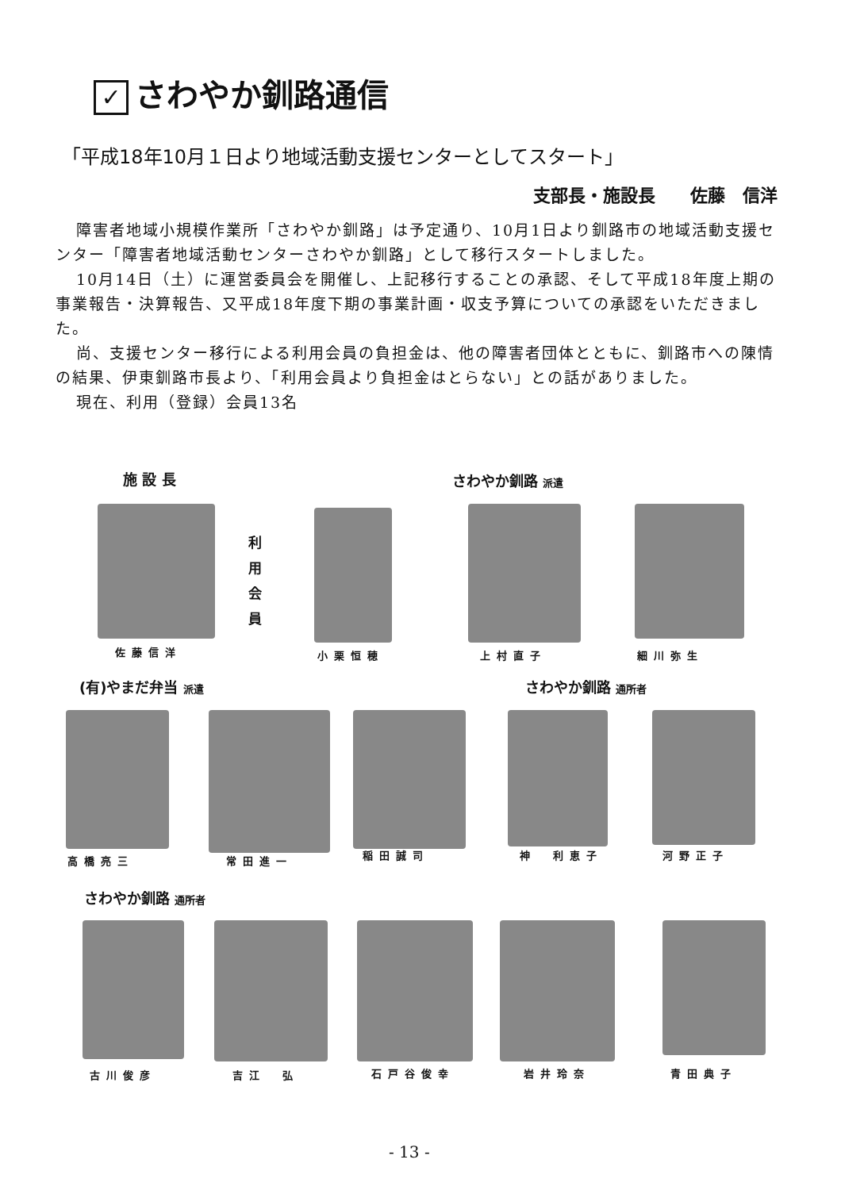✓ さわやか釧路通信
「平成18年10月１日より地域活動支援センターとしてスタート」
支部長・施設長　　佐藤　信洋
障害者地域小規模作業所「さわやか釧路」は予定通り、10月1日より釧路市の地域活動支援センター「障害者地域活動センターさわやか釧路」として移行スタートしました。
10月14日（土）に運営委員会を開催し、上記移行することの承認、そして平成18年度上期の事業報告・決算報告、又平成18年度下期の事業計画・収支予算についての承認をいただきました。
尚、支援センター移行による利用会員の負担金は、他の障害者団体とともに、釧路市への陳情の結果、伊東釧路市長より、「利用会員より負担金はとらない」との話がありました。
現在、利用（登録）会員13名
施 設 長 さわやか釧路 派遣
利用会員
佐藤信洋 小栗恒穂 上村直子 細川弥生
(有)やまだ弁当 派遣 さわやか釧路 通所者
高橋亮三 常田進一 稲田誠司 神　利恵子 河野正子
さわやか釧路 通所者
古川俊彦 吉江　弘 石戸谷俊幸 岩井玲奈 青田典子
- 13 -